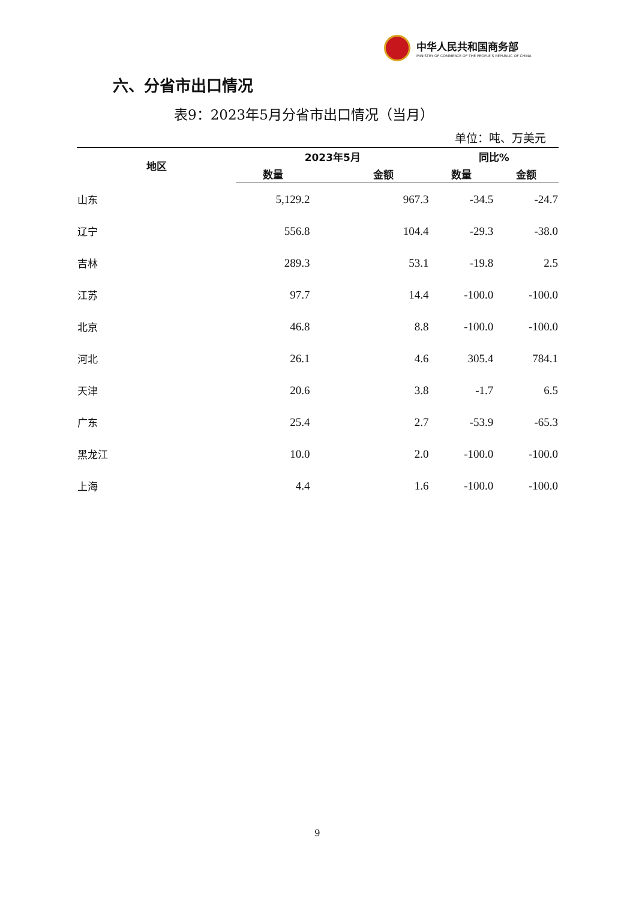中华人民共和国商务部
MINISTRY OF COMMERCE OF THE PEOPLE'S REPUBLIC OF CHINA
六、分省市出口情况
表9：2023年5月分省市出口情况（当月）
单位：吨、万美元
| 地区 | 2023年5月 | | 同比% | |
| --- | --- | --- | --- | --- |
| | 数量 | 金额 | 数量 | 金额 |
| 山东 | 5,129.2 | 967.3 | -34.5 | -24.7 |
| 辽宁 | 556.8 | 104.4 | -29.3 | -38.0 |
| 吉林 | 289.3 | 53.1 | -19.8 | 2.5 |
| 江苏 | 97.7 | 14.4 | -100.0 | -100.0 |
| 北京 | 46.8 | 8.8 | -100.0 | -100.0 |
| 河北 | 26.1 | 4.6 | 305.4 | 784.1 |
| 天津 | 20.6 | 3.8 | -1.7 | 6.5 |
| 广东 | 25.4 | 2.7 | -53.9 | -65.3 |
| 黑龙江 | 10.0 | 2.0 | -100.0 | -100.0 |
| 上海 | 4.4 | 1.6 | -100.0 | -100.0 |
9